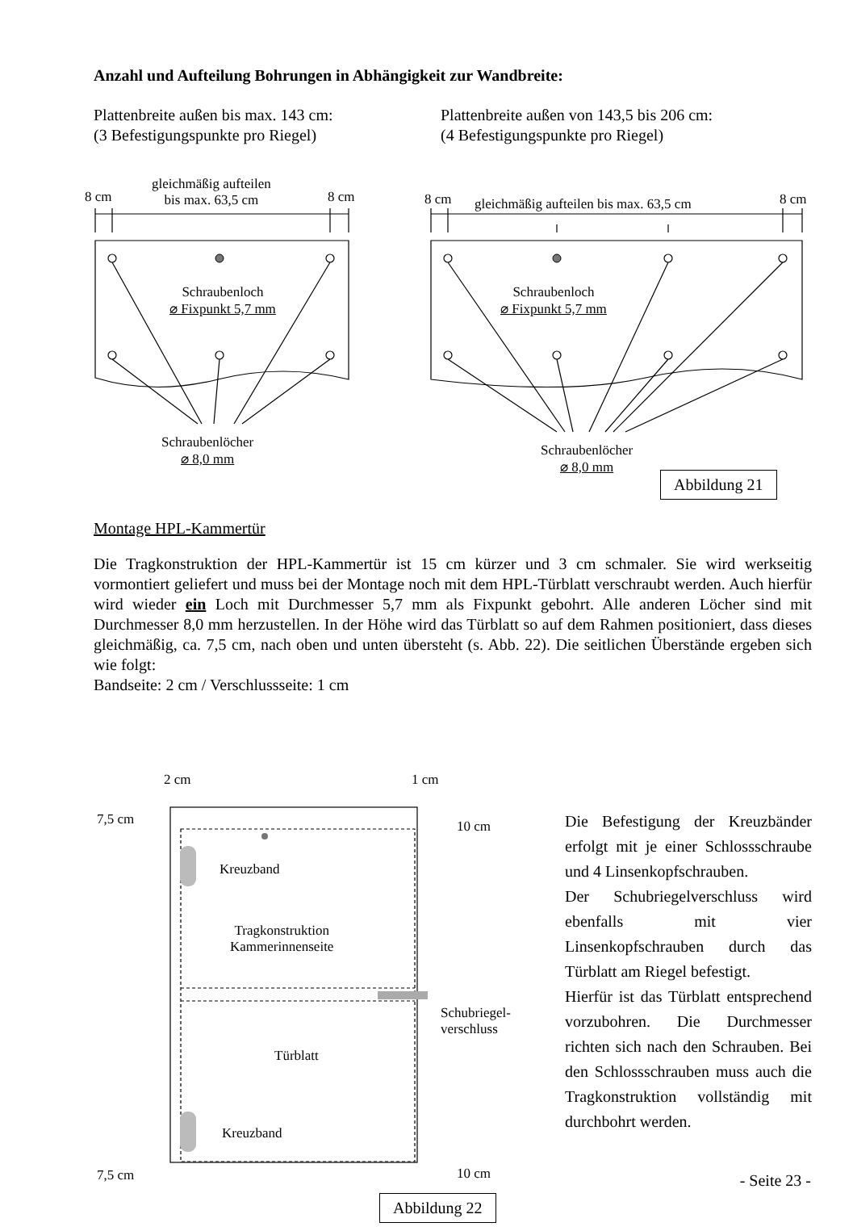Anzahl und Aufteilung Bohrungen in Abhängigkeit zur Wandbreite:
Plattenbreite außen bis max. 143 cm:
(3 Befestigungspunkte pro Riegel)
Plattenbreite außen von 143,5 bis 206 cm:
(4 Befestigungspunkte pro Riegel)
8 cm
gleichmäßig aufteilen
bis max. 63,5 cm
8 cm 8 cm
gleichmäßig aufteilen bis max. 63,5 cm
8 cm
Schraubenloch
⌀ Fixpunkt 5,7 mm
Schraubenloch
⌀ Fixpunkt 5,7 mm
Schraubenlöcher
⌀ 8,0 mm
Schraubenlöcher
⌀ 8,0 mm
Abbildung 21
Montage HPL-Kammertür
Die Tragkonstruktion der HPL-Kammertür ist 15 cm kürzer und 3 cm schmaler. Sie wird werkseitig vormontiert geliefert und muss bei der Montage noch mit dem HPL-Türblatt verschraubt werden. Auch hierfür wird wieder ein Loch mit Durchmesser 5,7 mm als Fixpunkt gebohrt. Alle anderen Löcher sind mit Durchmesser 8,0 mm herzustellen. In der Höhe wird das Türblatt so auf dem Rahmen positioniert, dass dieses gleichmäßig, ca. 7,5 cm, nach oben und unten übersteht (s. Abb. 22). Die seitlichen Überstände ergeben sich wie folgt:
Bandseite: 2 cm / Verschlussseite: 1 cm
2 cm 1 cm
7,5 cm 10 cm
Kreuzband
Tragkonstruktion
Kammerinnenseite
Schubriegel-
verschluss
Türblatt
Kreuzband
7,5 cm 10 cm
Abbildung 22
Die Befestigung der Kreuzbänder erfolgt mit je einer Schlossschraube und 4 Linsenkopfschrauben.
Der Schubriegelverschluss wird ebenfalls mit vier Linsenkopfschrauben durch das Türblatt am Riegel befestigt.
Hierfür ist das Türblatt entsprechend vorzubohren. Die Durchmesser richten sich nach den Schrauben. Bei den Schlossschrauben muss auch die Tragkonstruktion vollständig mit durchbohrt werden.
- Seite 23 -